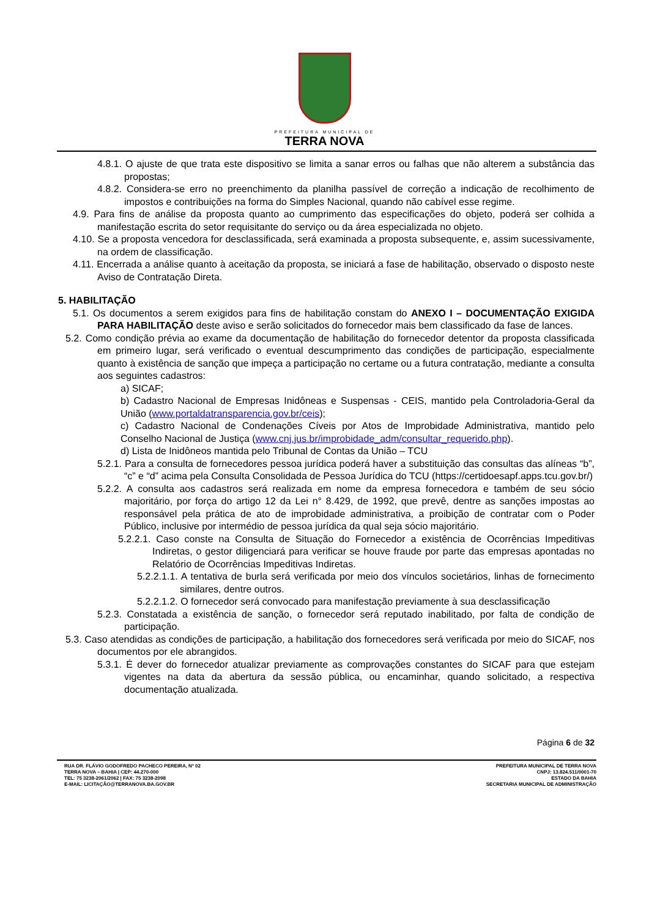PREFEITURA MUNICIPAL DE
TERRA NOVA
4.8.1. O ajuste de que trata este dispositivo se limita a sanar erros ou falhas que não alterem a substância das propostas;
4.8.2. Considera-se erro no preenchimento da planilha passível de correção a indicação de recolhimento de impostos e contribuições na forma do Simples Nacional, quando não cabível esse regime.
4.9. Para fins de análise da proposta quanto ao cumprimento das especificações do objeto, poderá ser colhida a manifestação escrita do setor requisitante do serviço ou da área especializada no objeto.
4.10. Se a proposta vencedora for desclassificada, será examinada a proposta subsequente, e, assim sucessivamente, na ordem de classificação.
4.11. Encerrada a análise quanto à aceitação da proposta, se iniciará a fase de habilitação, observado o disposto neste Aviso de Contratação Direta.
5. HABILITAÇÃO
5.1. Os documentos a serem exigidos para fins de habilitação constam do ANEXO I – DOCUMENTAÇÃO EXIGIDA PARA HABILITAÇÃO deste aviso e serão solicitados do fornecedor mais bem classificado da fase de lances.
5.2. Como condição prévia ao exame da documentação de habilitação do fornecedor detentor da proposta classificada em primeiro lugar, será verificado o eventual descumprimento das condições de participação, especialmente quanto à existência de sanção que impeça a participação no certame ou a futura contratação, mediante a consulta aos seguintes cadastros:
a) SICAF;
b) Cadastro Nacional de Empresas Inidôneas e Suspensas - CEIS, mantido pela Controladoria-Geral da União (www.portaldatransparencia.gov.br/ceis);
c) Cadastro Nacional de Condenações Cíveis por Atos de Improbidade Administrativa, mantido pelo Conselho Nacional de Justiça (www.cnj.jus.br/improbidade_adm/consultar_requerido.php).
d) Lista de Inidôneos mantida pelo Tribunal de Contas da União – TCU
5.2.1. Para a consulta de fornecedores pessoa jurídica poderá haver a substituição das consultas das alíneas “b”, “c” e “d” acima pela Consulta Consolidada de Pessoa Jurídica do TCU (https://certidoesapf.apps.tcu.gov.br/)
5.2.2. A consulta aos cadastros será realizada em nome da empresa fornecedora e também de seu sócio majoritário, por força do artigo 12 da Lei n° 8.429, de 1992, que prevê, dentre as sanções impostas ao responsável pela prática de ato de improbidade administrativa, a proibição de contratar com o Poder Público, inclusive por intermédio de pessoa jurídica da qual seja sócio majoritário.
5.2.2.1. Caso conste na Consulta de Situação do Fornecedor a existência de Ocorrências Impeditivas Indiretas, o gestor diligenciará para verificar se houve fraude por parte das empresas apontadas no Relatório de Ocorrências Impeditivas Indiretas.
5.2.2.1.1. A tentativa de burla será verificada por meio dos vínculos societários, linhas de fornecimento similares, dentre outros.
5.2.2.1.2. O fornecedor será convocado para manifestação previamente à sua desclassificação
5.2.3. Constatada a existência de sanção, o fornecedor será reputado inabilitado, por falta de condição de participação.
5.3. Caso atendidas as condições de participação, a habilitação dos fornecedores será verificada por meio do SICAF, nos documentos por ele abrangidos.
5.3.1. É dever do fornecedor atualizar previamente as comprovações constantes do SICAF para que estejam vigentes na data da abertura da sessão pública, ou encaminhar, quando solicitado, a respectiva documentação atualizada.
Página 6 de 32
RUA DR. FLÁVIO GODOFREDO PACHECO PEREIRA, Nº 02
TERRA NOVA – BAHIA | CEP: 44.270-000
TEL: 75 3238-2061/2062 | FAX: 75 3238-2098
E-MAIL: LICITAÇÃO@TERRANOVA.BA.GOV.BR
PREFEITURA MUNICIPAL DE TERRA NOVA
CNPJ: 13.824.511/0001-70
ESTADO DA BAHIA
SECRETARIA MUNICIPAL DE ADMINISTRAÇÃO